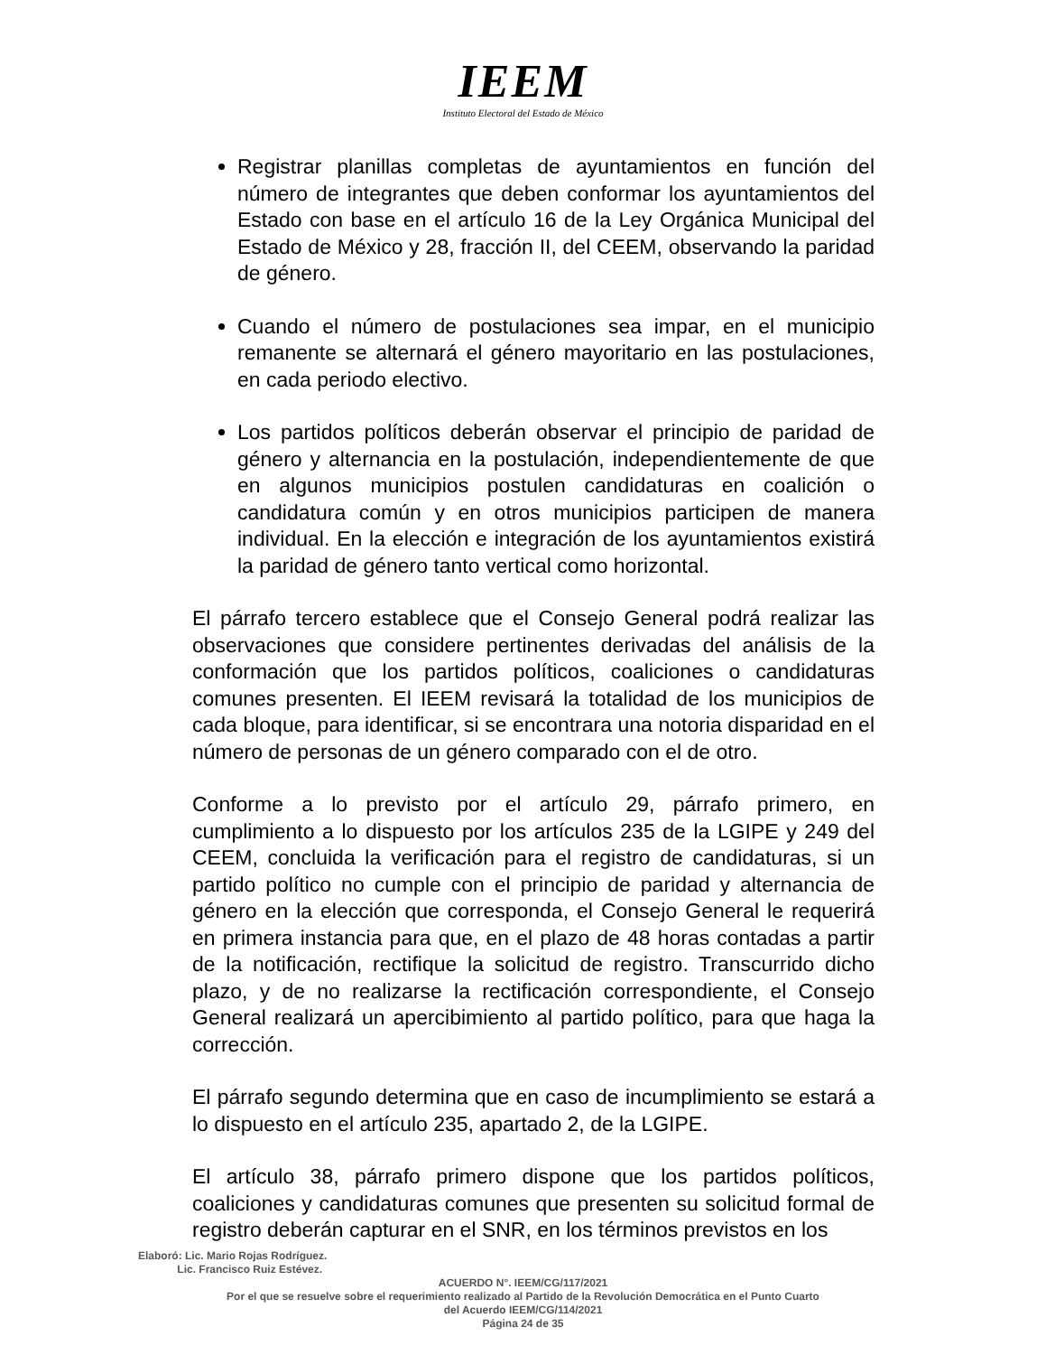IEEM
Instituto Electoral del Estado de México
Registrar planillas completas de ayuntamientos en función del número de integrantes que deben conformar los ayuntamientos del Estado con base en el artículo 16 de la Ley Orgánica Municipal del Estado de México y 28, fracción II, del CEEM, observando la paridad de género.
Cuando el número de postulaciones sea impar, en el municipio remanente se alternará el género mayoritario en las postulaciones, en cada periodo electivo.
Los partidos políticos deberán observar el principio de paridad de género y alternancia en la postulación, independientemente de que en algunos municipios postulen candidaturas en coalición o candidatura común y en otros municipios participen de manera individual. En la elección e integración de los ayuntamientos existirá la paridad de género tanto vertical como horizontal.
El párrafo tercero establece que el Consejo General podrá realizar las observaciones que considere pertinentes derivadas del análisis de la conformación que los partidos políticos, coaliciones o candidaturas comunes presenten. El IEEM revisará la totalidad de los municipios de cada bloque, para identificar, si se encontrara una notoria disparidad en el número de personas de un género comparado con el de otro.
Conforme a lo previsto por el artículo 29, párrafo primero, en cumplimiento a lo dispuesto por los artículos 235 de la LGIPE y 249 del CEEM, concluida la verificación para el registro de candidaturas, si un partido político no cumple con el principio de paridad y alternancia de género en la elección que corresponda, el Consejo General le requerirá en primera instancia para que, en el plazo de 48 horas contadas a partir de la notificación, rectifique la solicitud de registro. Transcurrido dicho plazo, y de no realizarse la rectificación correspondiente, el Consejo General realizará un apercibimiento al partido político, para que haga la corrección.
El párrafo segundo determina que en caso de incumplimiento se estará a lo dispuesto en el artículo 235, apartado 2, de la LGIPE.
El artículo 38, párrafo primero dispone que los partidos políticos, coaliciones y candidaturas comunes que presenten su solicitud formal de registro deberán capturar en el SNR, en los términos previstos en los
Elaboró: Lic. Mario Rojas Rodríguez.
Lic. Francisco Ruiz Estévez.
ACUERDO N°. IEEM/CG/117/2021
Por el que se resuelve sobre el requerimiento realizado al Partido de la Revolución Democrática en el Punto Cuarto
del Acuerdo IEEM/CG/114/2021
Página 24 de 35